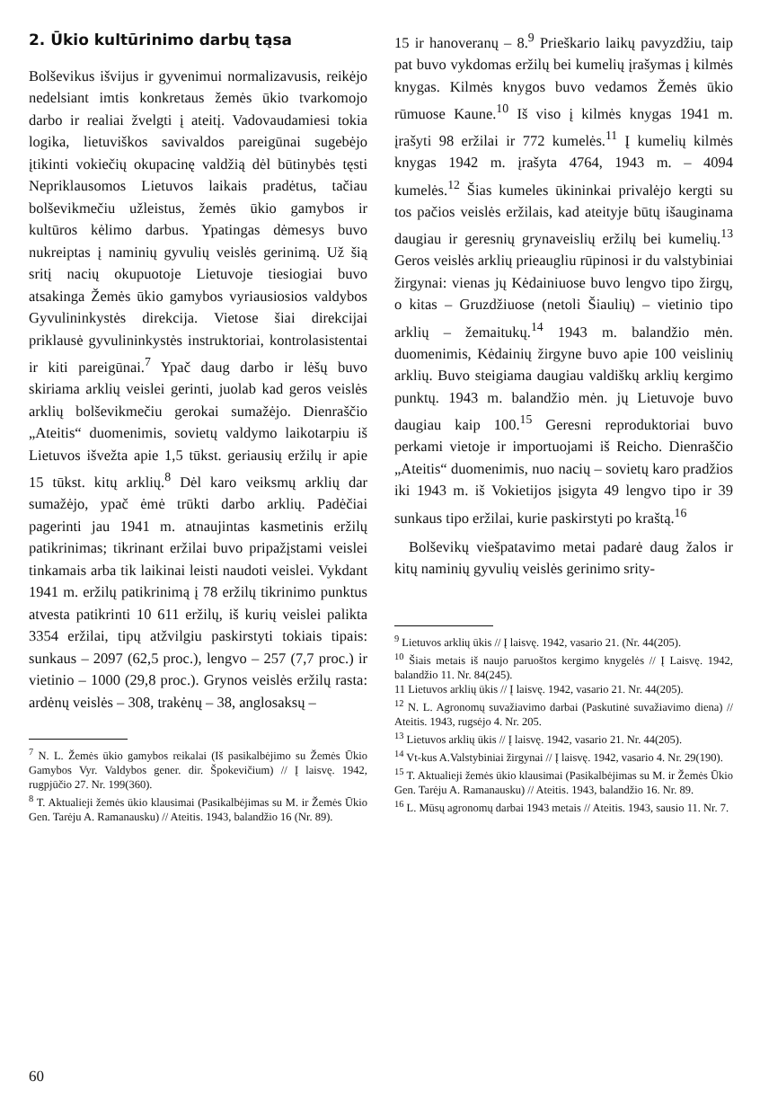2. Ūkio kultūrinimo darbų tąsa
Bolševikus išvijus ir gyvenimui normalizavusis, reikėjo nedelsiant imtis konkretaus žemės ūkio tvarkomojo darbo ir realiai žvelgti į ateitį. Vadovaudamiesi tokia logika, lietuviškos savivaldos pareigūnai sugebėjo įtikinti vokiečių okupacinę valdžią dėl būtinybės tęsti Nepriklausomos Lietuvos laikais pradėtus, tačiau bolševikmečiu užleistus, žemės ūkio gamybos ir kultūros kėlimo darbus. Ypatingas dėmesys buvo nukreiptas į naminių gyvulių veislės gerinimą. Už šią sritį nacių okupuotoje Lietuvoje tiesiogiai buvo atsakinga Žemės ūkio gamybos vyriausiosios valdybos Gyvulininkystės direkcija. Vietose šiai direkcijai priklausė gyvulininkystės instruktoriai, kontrolasistentai ir kiti pareigūnai.<sup>7</sup> Ypač daug darbo ir lėšų buvo skiriama arklių veislei gerinti, juolab kad geros veislės arklių bolševikmečiu gerokai sumažėjo. Dienraščio „Ateitis“ duomenimis, sovietų valdymo laikotarpiu iš Lietuvos išvežta apie 1,5 tūkst. geriausių eržilų ir apie 15 tūkst. kitų arklių.<sup>8</sup> Dėl karo veiksmų arklių dar sumažėjo, ypač ėmė trūkti darbo arklių. Padėčiai pagerinti jau 1941 m. atnaujintas kasmetinis eržilų patikrinimas; tikrinant eržilai buvo pripažįstami veislei tinkamais arba tik laikinai leisti naudoti veislei. Vykdant 1941 m. eržilų patikrinimą į 78 eržilų tikrinimo punktus atvesta patikrinti 10 611 eržilų, iš kurių veislei palikta 3354 eržilai, tipų atžvilgiu paskirstyti tokiais tipais: sunkaus – 2097 (62,5 proc.), lengvo – 257 (7,7 proc.) ir vietinio – 1000 (29,8 proc.). Grynos veislės eržilų rasta: ardėnų veislės – 308, trakėnų – 38, anglosaksų –
<sup>7</sup> N. L. Žemės ūkio gamybos reikalai (Iš pasikalbėjimo su Žemės Ūkio Gamybos Vyr. Valdybos gener. dir. Špokevičium) // Į laisvę. 1942, rugpjūčio 27. Nr. 199(360).
<sup>8</sup> T. Aktualieji žemės ūkio klausimai (Pasikalbėjimas su M. ir Žemės Ūkio Gen. Tarėju A. Ramanausku) // Ateitis. 1943, balandžio 16 (Nr. 89).
15 ir hanoveranų – 8.<sup>9</sup> Prieškario laikų pavyzdžiu, taip pat buvo vykdomas eržilų bei kumelių įrašymas į kilmės knygas. Kilmės knygos buvo vedamos Žemės ūkio rūmuose Kaune.<sup>10</sup> Iš viso į kilmės knygas 1941 m. įrašyti 98 eržilai ir 772 kumelės.<sup>11</sup> Į kumelių kilmės knygas 1942 m. įrašyta 4764, 1943 m. – 4094 kumelės.<sup>12</sup> Šias kumeles ūkininkai privalėjo kergti su tos pačios veislės eržilais, kad ateityje būtų išauginama daugiau ir geresnių grynaveislių eržilų bei kumelių.<sup>13</sup> Geros veislės arklių prieaugliu rūpinosi ir du valstybiniai žirgynai: vienas jų Kėdainiuose buvo lengvo tipo žirgų, o kitas – Gruzdžiuose (netoli Šiaulių) – vietinio tipo arklių – žemaitukų.<sup>14</sup> 1943 m. balandžio mėn. duomenimis, Kėdainių žirgyne buvo apie 100 veislinių arklių. Buvo steigiama daugiau valdiškų arklių kergimo punktų. 1943 m. balandžio mėn. jų Lietuvoje buvo daugiau kaip 100.<sup>15</sup> Geresni reproduktoriai buvo perkami vietoje ir importuojami iš Reicho. Dienraščio „Ateitis“ duomenimis, nuo nacių – sovietų karo pradžios iki 1943 m. iš Vokietijos įsigyta 49 lengvo tipo ir 39 sunkaus tipo eržilai, kurie paskirstyti po kraštą.<sup>16</sup>
Bolševikų viešpatavimo metai padarė daug žalos ir kitų naminių gyvulių veislės gerinimo srity-
<sup>9</sup> Lietuvos arklių ūkis // Į laisvę. 1942, vasario 21. (Nr. 44(205).
<sup>10</sup> Šiais metais iš naujo paruoštos kergimo knygelės // Į Laisvę. 1942, balandžio 11. Nr. 84(245).
11 Lietuvos arklių ūkis // Į laisvę. 1942, vasario 21. Nr. 44(205).
<sup>12</sup> N. L. Agronomų suvažiavimo darbai (Paskutinė suvažiavimo diena) // Ateitis. 1943, rugsėjo 4. Nr. 205.
<sup>13</sup> Lietuvos arklių ūkis // Į laisvę. 1942, vasario 21. Nr. 44(205).
<sup>14</sup> Vt-kus A.Valstybiniai žirgynai // Į laisvę. 1942, vasario 4. Nr. 29(190).
<sup>15</sup> T. Aktualieji žemės ūkio klausimai (Pasikalbėjimas su M. ir Žemės Ūkio Gen. Tarėju A. Ramanausku) // Ateitis. 1943, balandžio 16. Nr. 89.
<sup>16</sup> L. Mūsų agronomų darbai 1943 metais // Ateitis. 1943, sausio 11. Nr. 7.
60